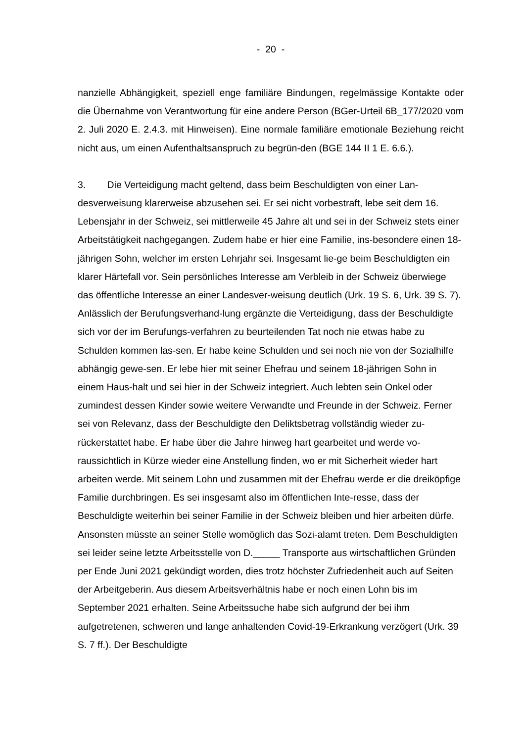- 20 -
nanzielle Abhängigkeit, speziell enge familiäre Bindungen, regelmässige Kontakte oder die Übernahme von Verantwortung für eine andere Person (BGer-Urteil 6B_177/2020 vom 2. Juli 2020 E. 2.4.3. mit Hinweisen). Eine normale familiäre emotionale Beziehung reicht nicht aus, um einen Aufenthaltsanspruch zu begrün-den (BGE 144 II 1 E. 6.6.).
3. Die Verteidigung macht geltend, dass beim Beschuldigten von einer Lan-desverweisung klarerweise abzusehen sei. Er sei nicht vorbestraft, lebe seit dem 16. Lebensjahr in der Schweiz, sei mittlerweile 45 Jahre alt und sei in der Schweiz stets einer Arbeitstätigkeit nachgegangen. Zudem habe er hier eine Familie, ins-besondere einen 18-jährigen Sohn, welcher im ersten Lehrjahr sei. Insgesamt lie-ge beim Beschuldigten ein klarer Härtefall vor. Sein persönliches Interesse am Verbleib in der Schweiz überwiege das öffentliche Interesse an einer Landesver-weisung deutlich (Urk. 19 S. 6, Urk. 39 S. 7). Anlässlich der Berufungsverhand-lung ergänzte die Verteidigung, dass der Beschuldigte sich vor der im Berufungs-verfahren zu beurteilenden Tat noch nie etwas habe zu Schulden kommen las-sen. Er habe keine Schulden und sei noch nie von der Sozialhilfe abhängig gewe-sen. Er lebe hier mit seiner Ehefrau und seinem 18-jährigen Sohn in einem Haus-halt und sei hier in der Schweiz integriert. Auch lebten sein Onkel oder zumindest dessen Kinder sowie weitere Verwandte und Freunde in der Schweiz. Ferner sei von Relevanz, dass der Beschuldigte den Deliktsbetrag vollständig wieder zu-rückerstattet habe. Er habe über die Jahre hinweg hart gearbeitet und werde vo-raussichtlich in Kürze wieder eine Anstellung finden, wo er mit Sicherheit wieder hart arbeiten werde. Mit seinem Lohn und zusammen mit der Ehefrau werde er die dreiköpfige Familie durchbringen. Es sei insgesamt also im öffentlichen Inte-resse, dass der Beschuldigte weiterhin bei seiner Familie in der Schweiz bleiben und hier arbeiten dürfe. Ansonsten müsste an seiner Stelle womöglich das Sozi-alamt treten. Dem Beschuldigten sei leider seine letzte Arbeitsstelle von D._____ Transporte aus wirtschaftlichen Gründen per Ende Juni 2021 gekündigt worden, dies trotz höchster Zufriedenheit auch auf Seiten der Arbeitgeberin. Aus diesem Arbeitsverhältnis habe er noch einen Lohn bis im September 2021 erhalten. Seine Arbeitssuche habe sich aufgrund der bei ihm aufgetretenen, schweren und lange anhaltenden Covid-19-Erkrankung verzögert (Urk. 39 S. 7 ff.). Der Beschuldigte